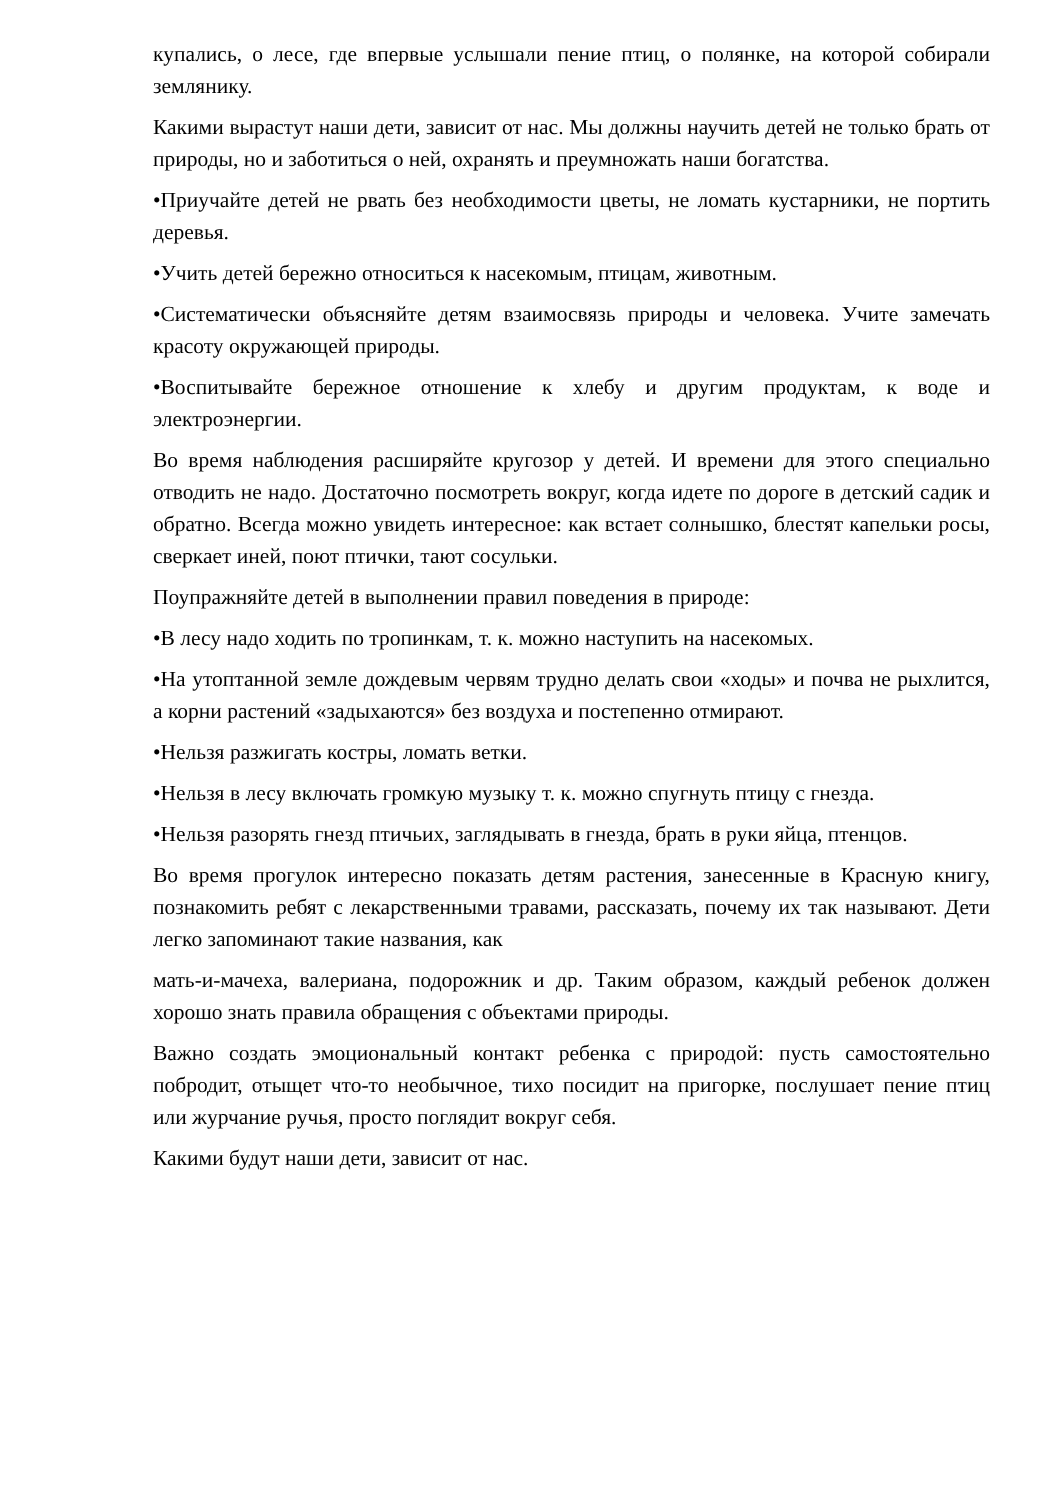купались, о лесе, где впервые услышали пение птиц, о полянке, на которой собирали землянику.
Какими вырастут наши дети, зависит от нас. Мы должны научить детей не только брать от природы, но и заботиться о ней, охранять и преумножать наши богатства.
•Приучайте детей не рвать без необходимости цветы, не ломать кустарники, не портить деревья.
•Учить детей бережно относиться к насекомым, птицам, животным.
•Систематически объясняйте детям взаимосвязь природы и человека. Учите замечать красоту окружающей природы.
•Воспитывайте бережное отношение к хлебу и другим продуктам, к воде и электроэнергии.
Во время наблюдения расширяйте кругозор у детей. И времени для этого специально отводить не надо. Достаточно посмотреть вокруг, когда идете по дороге в детский садик и обратно. Всегда можно увидеть интересное: как встает солнышко, блестят капельки росы, сверкает иней, поют птички, тают сосульки.
Поупражняйте детей в выполнении правил поведения в природе:
•В лесу надо ходить по тропинкам, т. к. можно наступить на насекомых.
•На утоптанной земле дождевым червям трудно делать свои «ходы» и почва не рыхлится, а корни растений «задыхаются» без воздуха и постепенно отмирают.
•Нельзя разжигать костры, ломать ветки.
•Нельзя в лесу включать громкую музыку т. к. можно спугнуть птицу с гнезда.
•Нельзя разорять гнезд птичьих, заглядывать в гнезда, брать в руки яйца, птенцов.
Во время прогулок интересно показать детям растения, занесенные в Красную книгу, познакомить ребят с лекарственными травами, рассказать, почему их так называют. Дети легко запоминают такие названия, как
мать-и-мачеха, валериана, подорожник и др. Таким образом, каждый ребенок должен хорошо знать правила обращения с объектами природы.
Важно создать эмоциональный контакт ребенка с природой: пусть самостоятельно побродит, отыщет что-то необычное, тихо посидит на пригорке, послушает пение птиц или журчание ручья, просто поглядит вокруг себя.
Какими будут наши дети, зависит от нас.